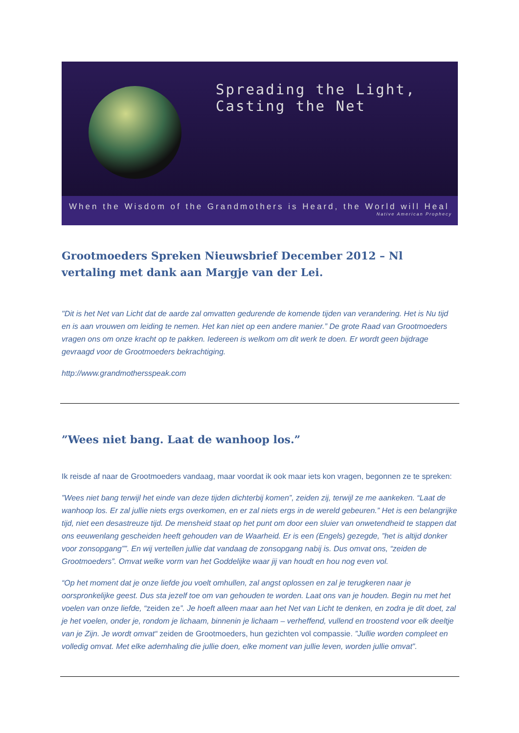Spreading the Light, Casting the Net
When the Wisdom of the Grandmothers is Heard, the World will Heal
Native American Prophecy
Grootmoeders Spreken Nieuwsbrief December 2012 – Nl vertaling met dank aan Margje van der Lei.
"Dit is het Net van Licht dat de aarde zal omvatten gedurende de komende tijden van verandering. Het is Nu tijd en is aan vrouwen om leiding te nemen. Het kan niet op een andere manier.” De grote Raad van Grootmoeders vragen ons om onze kracht op te pakken. Iedereen is welkom om dit werk te doen. Er wordt geen bijdrage gevraagd voor de Grootmoeders bekrachtiging.
http://www.grandmothersspeak.com
”Wees niet bang. Laat de wanhoop los.”
Ik reisde af naar de Grootmoeders vandaag, maar voordat ik ook maar iets kon vragen, begonnen ze te spreken:
”Wees niet bang terwijl het einde van deze tijden dichterbij komen”, zeiden zij, terwijl ze me aankeken. “Laat de wanhoop los. Er zal jullie niets ergs overkomen, en er zal niets ergs in de wereld gebeuren.” Het is een belangrijke tijd, niet een desastreuze tijd. De mensheid staat op het punt om door een sluier van onwetendheid te stappen dat ons eeuwenlang gescheiden heeft gehouden van de Waarheid. Er is een (Engels) gezegde, ”het is altijd donker voor zonsopgang””. En wij vertellen jullie dat vandaag de zonsopgang nabij is. Dus omvat ons, “zeiden de Grootmoeders”. Omvat welke vorm van het Goddelijke waar jij van houdt en hou nog even vol.
“Op het moment dat je onze liefde jou voelt omhullen, zal angst oplossen en zal je terugkeren naar je oorspronkelijke geest. Dus sta jezelf toe om van gehouden te worden. Laat ons van je houden. Begin nu met het voelen van onze liefde, “zeiden ze”. Je hoeft alleen maar aan het Net van Licht te denken, en zodra je dit doet, zal je het voelen, onder je, rondom je lichaam, binnenin je lichaam – verheffend, vullend en troostend voor elk deeltje van je Zijn. Je wordt omvat“ zeiden de Grootmoeders, hun gezichten vol compassie. ”Jullie worden compleet en volledig omvat. Met elke ademhaling die jullie doen, elke moment van jullie leven, worden jullie omvat”.